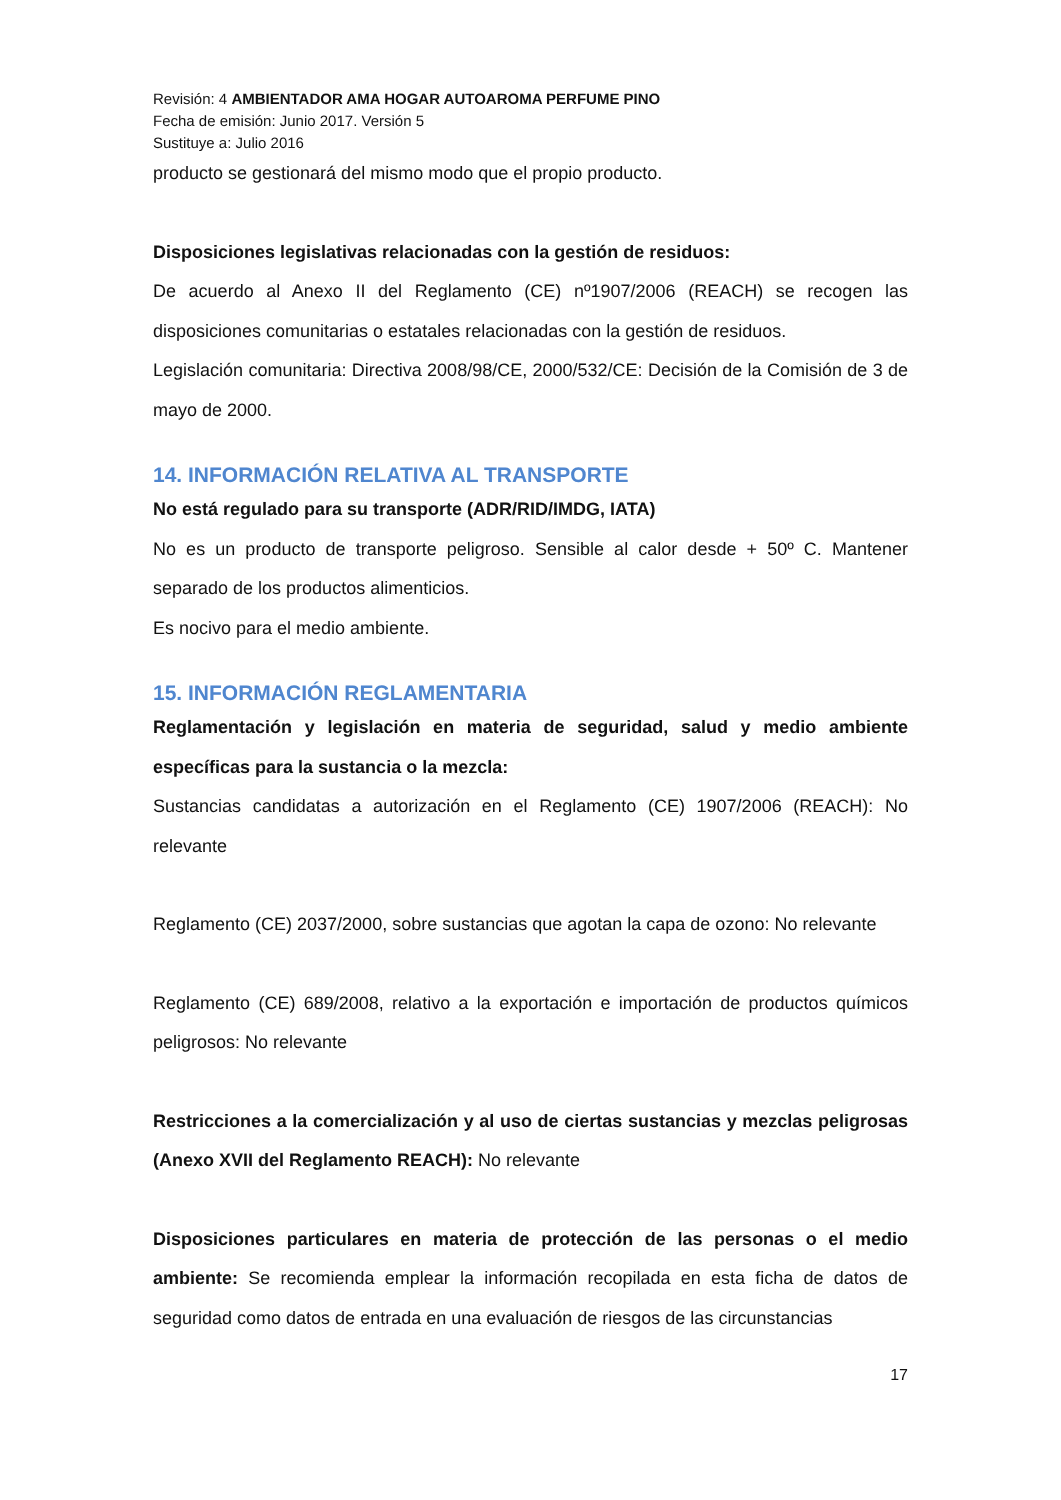Revisión: 4 AMBIENTADOR AMA HOGAR AUTOAROMA PERFUME PINO
Fecha de emisión: Junio 2017. Versión 5
Sustituye a: Julio 2016
producto se gestionará del mismo modo que el propio producto.
Disposiciones legislativas relacionadas con la gestión de residuos:
De acuerdo al Anexo II del Reglamento (CE) nº1907/2006 (REACH) se recogen las disposiciones comunitarias o estatales relacionadas con la gestión de residuos.
Legislación comunitaria: Directiva 2008/98/CE, 2000/532/CE: Decisión de la Comisión de 3 de mayo de 2000.
14. INFORMACIÓN RELATIVA AL TRANSPORTE
No está regulado para su transporte (ADR/RID/IMDG, IATA)
No es un producto de transporte peligroso. Sensible al calor desde + 50º C. Mantener separado de los productos alimenticios.
Es nocivo para el medio ambiente.
15. INFORMACIÓN REGLAMENTARIA
Reglamentación y legislación en materia de seguridad, salud y medio ambiente específicas para la sustancia o la mezcla:
Sustancias candidatas a autorización en el Reglamento (CE) 1907/2006 (REACH): No relevante
Reglamento (CE) 2037/2000, sobre sustancias que agotan la capa de ozono: No relevante
Reglamento (CE) 689/2008, relativo a la exportación e importación de productos químicos peligrosos: No relevante
Restricciones a la comercialización y al uso de ciertas sustancias y mezclas peligrosas (Anexo XVII del Reglamento REACH): No relevante
Disposiciones particulares en materia de protección de las personas o el medio ambiente: Se recomienda emplear la información recopilada en esta ficha de datos de seguridad como datos de entrada en una evaluación de riesgos de las circunstancias
17